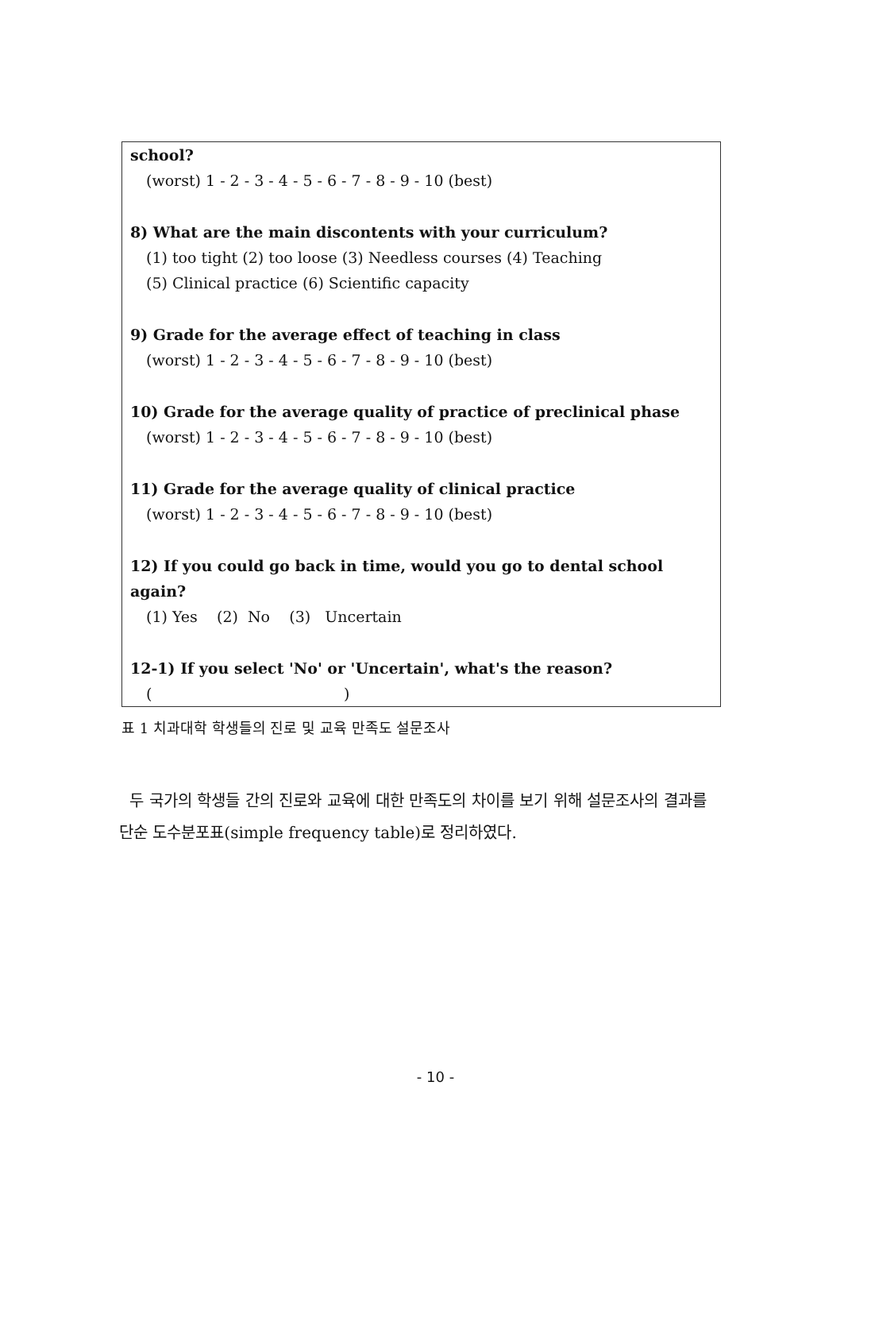school?
(worst) 1 - 2 - 3 - 4 - 5 - 6 - 7 - 8 - 9 - 10 (best)
8) What are the main discontents with your curriculum?
(1) too tight (2) too loose (3) Needless courses (4) Teaching
(5) Clinical practice (6) Scientific capacity
9) Grade for the average effect of teaching in class
(worst) 1 - 2 - 3 - 4 - 5 - 6 - 7 - 8 - 9 - 10 (best)
10) Grade for the average quality of practice of preclinical phase
(worst) 1 - 2 - 3 - 4 - 5 - 6 - 7 - 8 - 9 - 10 (best)
11) Grade for the average quality of clinical practice
(worst) 1 - 2 - 3 - 4 - 5 - 6 - 7 - 8 - 9 - 10 (best)
12) If you could go back in time, would you go to dental school again?
(1) Yes (2) No (3) Uncertain
12-1) If you select 'No' or 'Uncertain', what's the reason?
( )
표 1 치과대학 학생들의 진로 및 교육 만족도 설문조사
두 국가의 학생들 간의 진로와 교육에 대한 만족도의 차이를 보기 위해 설문조사의 결과를 단순 도수분포표(simple frequency table)로 정리하였다.
- 10 -